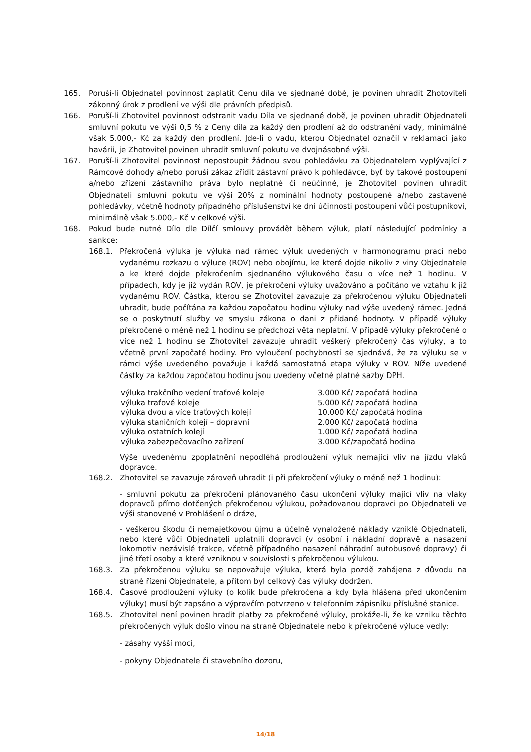165. Poruší-li Objednatel povinnost zaplatit Cenu díla ve sjednané době, je povinen uhradit Zhotoviteli zákonný úrok z prodlení ve výši dle právních předpisů.
166. Poruší-li Zhotovitel povinnost odstranit vadu Díla ve sjednané době, je povinen uhradit Objednateli smluvní pokutu ve výši 0,5 % z Ceny díla za každý den prodlení až do odstranění vady, minimálně však 5.000,- Kč za každý den prodlení. Jde-li o vadu, kterou Objednatel označil v reklamaci jako havárii, je Zhotovitel povinen uhradit smluvní pokutu ve dvojnásobné výši.
167. Poruší-li Zhotovitel povinnost nepostoupit žádnou svou pohledávku za Objednatelem vyplývající z Rámcové dohody a/nebo poruší zákaz zřídit zástavní právo k pohledávce, byť by takové postoupení a/nebo zřízení zástavního práva bylo neplatné či neúčinné, je Zhotovitel povinen uhradit Objednateli smluvní pokutu ve výši 20% z nominální hodnoty postoupené a/nebo zastavené pohledávky, včetně hodnoty případného příslušenství ke dni účinnosti postoupení vůči postupníkovi, minimálně však 5.000,- Kč v celkové výši.
168. Pokud bude nutné Dílo dle Dílčí smlouvy provádět během výluk, platí následující podmínky a sankce:
168.1. Překročená výluka je výluka nad rámec výluk uvedených v harmonogramu prací nebo vydanému rozkazu o výluce (ROV) nebo obojímu, ke které dojde nikoliv z viny Objednatele a ke které dojde překročením sjednaného výlukového času o více než 1 hodinu. V případech, kdy je již vydán ROV, je překročení výluky uvažováno a počítáno ve vztahu k již vydanému ROV. Částka, kterou se Zhotovitel zavazuje za překročenou výluku Objednateli uhradit, bude počítána za každou započatou hodinu výluky nad výše uvedený rámec. Jedná se o poskytnutí služby ve smyslu zákona o dani z přidané hodnoty. V případě výluky překročené o méně než 1 hodinu se předchozí věta neplatní. V případě výluky překročené o více než 1 hodinu se Zhotovitel zavazuje uhradit veškerý překročený čas výluky, a to včetně první započaté hodiny. Pro vyloučení pochybností se sjednává, že za výluku se v rámci výše uvedeného považuje i každá samostatná etapa výluky v ROV. Níže uvedené částky za každou započatou hodinu jsou uvedeny včetně platné sazby DPH.
| výluka trakčního vedení traťové koleje | 3.000 Kč/ započatá hodina |
| výluka traťové koleje | 5.000 Kč/ započatá hodina |
| výluka dvou a více traťových kolejí | 10.000 Kč/ započatá hodina |
| výluka staničních kolejí – dopravní | 2.000 Kč/ započatá hodina |
| výluka ostatních kolejí | 1.000 Kč/ započatá hodina |
| výluka zabezpečovacího zařízení | 3.000 Kč/započatá hodina |
Výše uvedenému zpoplatnění nepodléhá prodloužení výluk nemající vliv na jízdu vlaků dopravce.
168.2. Zhotovitel se zavazuje zároveň uhradit (i při překročení výluky o méně než 1 hodinu):
- smluvní pokutu za překročení plánovaného času ukončení výluky mající vliv na vlaky dopravců přímo dotčených překročenou výlukou, požadovanou dopravci po Objednateli ve výši stanovené v Prohlášení o dráze,
- veškerou škodu či nemajetkovou újmu a účelně vynaložené náklady vzniklé Objednateli, nebo které vůči Objednateli uplatnili dopravci (v osobní i nákladní dopravě a nasazení lokomotiv nezávislé trakce, včetně případného nasazení náhradní autobusové dopravy) či jiné třetí osoby a které vzniknou v souvislosti s překročenou výlukou.
168.3. Za překročenou výluku se nepovažuje výluka, která byla pozdě zahájena z důvodu na straně řízení Objednatele, a přitom byl celkový čas výluky dodržen.
168.4. Časové prodloužení výluky (o kolik bude překročena a kdy byla hlášena před ukončením výluky) musí být zapsáno a výpravčím potvrzeno v telefonním zápisníku příslušné stanice.
168.5. Zhotovitel není povinen hradit platby za překročené výluky, prokáže-li, že ke vzniku těchto překročených výluk došlo vinou na straně Objednatele nebo k překročené výluce vedly:
- zásahy vyšší moci,
- pokyny Objednatele či stavebního dozoru,
14/18